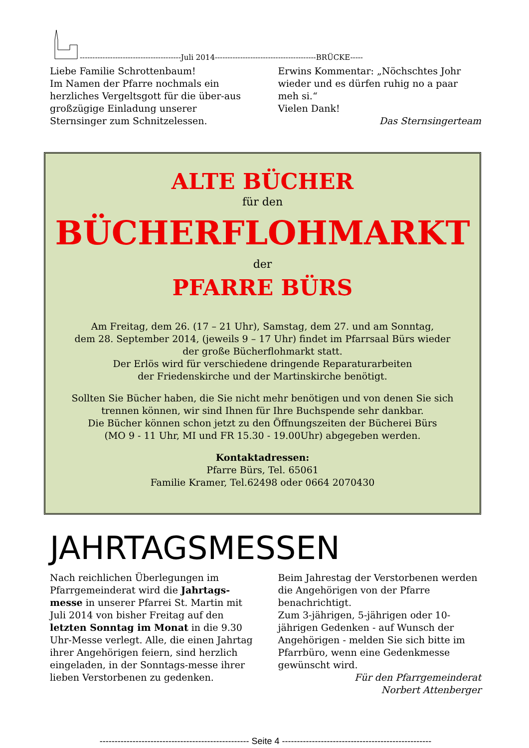----------------------------------------Juli 2014----------------------------------------BRÜCKE-----
Liebe Familie Schrottenbaum!
Im Namen der Pfarre nochmals ein herzliches Vergeltsgott für die über-aus großzügige Einladung unserer Sternsinger zum Schnitzelessen.
Erwins Kommentar: „Nöchschtes Johr wieder und es dürfen ruhig no a paar meh si.“
Vielen Dank!
Das Sternsingerteam
ALTE BÜCHER
für den
BÜCHERFLOHMARKT
der
PFARRE BÜRS
Am Freitag, dem 26. (17 – 21 Uhr), Samstag, dem 27. und am Sonntag,
dem 28. September 2014, (jeweils 9 – 17 Uhr) findet im Pfarrsaal Bürs wieder
der große Bücherflohmarkt statt.
Der Erlös wird für verschiedene dringende Reparaturarbeiten
der Friedenskirche und der Martinskirche benötigt.
Sollten Sie Bücher haben, die Sie nicht mehr benötigen und von denen Sie sich
trennen können, wir sind Ihnen für Ihre Buchspende sehr dankbar.
Die Bücher können schon jetzt zu den Öffnungszeiten der Bücherei Bürs
(MO 9 - 11 Uhr, MI und FR 15.30 - 19.00Uhr) abgegeben werden.
Kontaktadressen:
Pfarre Bürs, Tel. 65061
Familie Kramer, Tel.62498 oder 0664 2070430
JAHRTAGSMESSEN
Nach reichlichen Überlegungen im Pfarrgemeinderat wird die Jahrtags-messe in unserer Pfarrei St. Martin mit Juli 2014 von bisher Freitag auf den letzten Sonntag im Monat in die 9.30 Uhr-Messe verlegt. Alle, die einen Jahrtag ihrer Angehörigen feiern, sind herzlich eingeladen, in der Sonntags-messe ihrer lieben Verstorbenen zu gedenken.
Beim Jahrestag der Verstorbenen werden die Angehörigen von der Pfarre benachrichtigt.
Zum 3-jährigen, 5-jährigen oder 10-jährigen Gedenken - auf Wunsch der Angehörigen - melden Sie sich bitte im Pfarrbüro, wenn eine Gedenkmesse gewünscht wird.
Für den Pfarrgemeinderat
Norbert Attenberger
-------------------------------------------------- Seite 4 --------------------------------------------------